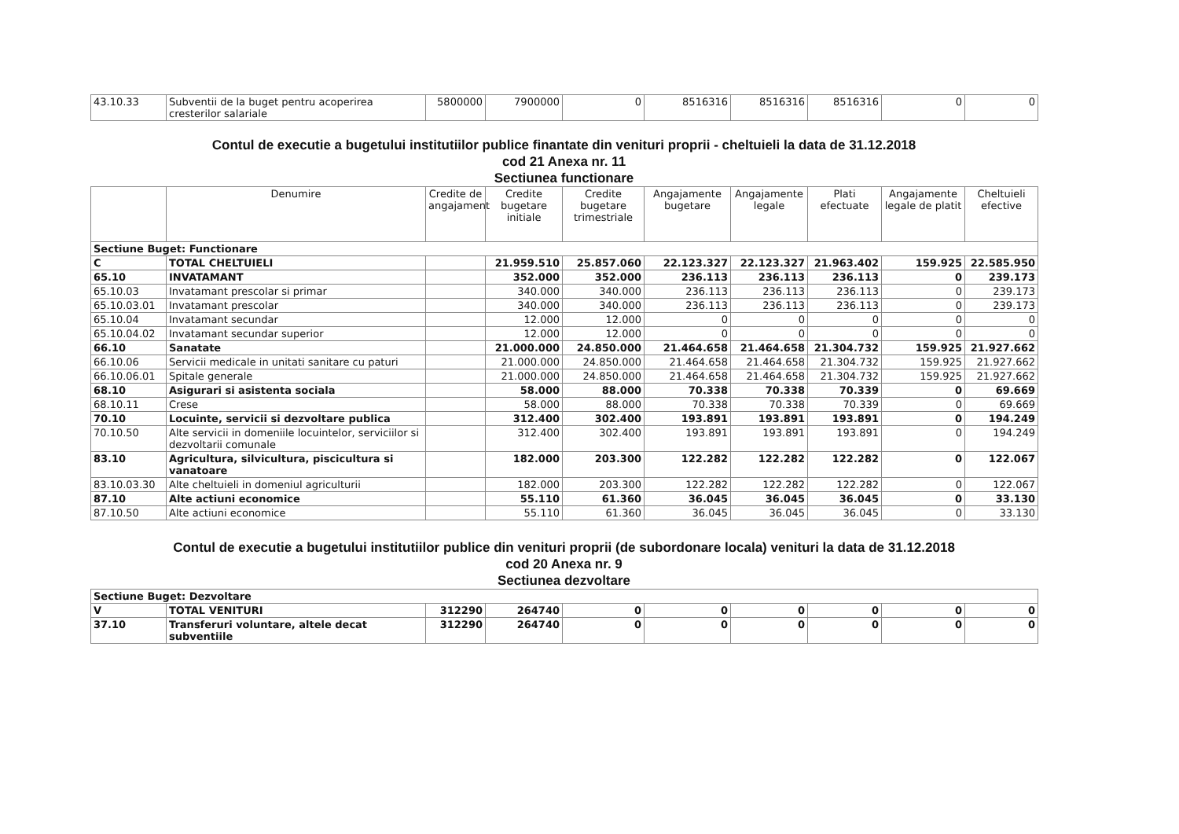| 43.10.33 | Subventii de la buget pentru acoperirea cresterilor salariale | 5800000 | 7900000 | 0 | 8516316 | 8516316 | 8516316 | 0 | 0 |
Contul de executie a bugetului institutiilor publice finantate din venituri proprii - cheltuieli la data de 31.12.2018
cod 21 Anexa nr. 11
Sectiunea functionare
| | Denumire | Credite de angajament | Credite bugetare initiale | Credite bugetare trimestriale | Angajamente bugetare | Angajamente legale | Plati efectuate | Angajamente legale de platit | Cheltuieli efective |
| --- | --- | --- | --- | --- | --- | --- | --- | --- | --- |
| Sectiune Buget: Functionare | | | | | | | | | |
| C | TOTAL CHELTUIELI | | 21.959.510 | 25.857.060 | 22.123.327 | 22.123.327 | 21.963.402 | 159.925 | 22.585.950 |
| 65.10 | INVATAMANT | | 352.000 | 352.000 | 236.113 | 236.113 | 236.113 | 0 | 239.173 |
| 65.10.03 | Invatamant prescolar si primar | | 340.000 | 340.000 | 236.113 | 236.113 | 236.113 | 0 | 239.173 |
| 65.10.03.01 | Invatamant prescolar | | 340.000 | 340.000 | 236.113 | 236.113 | 236.113 | 0 | 239.173 |
| 65.10.04 | Invatamant secundar | | 12.000 | 12.000 | 0 | 0 | 0 | 0 | 0 |
| 65.10.04.02 | Invatamant secundar superior | | 12.000 | 12.000 | 0 | 0 | 0 | 0 | 0 |
| 66.10 | Sanatate | | 21.000.000 | 24.850.000 | 21.464.658 | 21.464.658 | 21.304.732 | 159.925 | 21.927.662 |
| 66.10.06 | Servicii medicale in unitati sanitare cu paturi | | 21.000.000 | 24.850.000 | 21.464.658 | 21.464.658 | 21.304.732 | 159.925 | 21.927.662 |
| 66.10.06.01 | Spitale generale | | 21.000.000 | 24.850.000 | 21.464.658 | 21.464.658 | 21.304.732 | 159.925 | 21.927.662 |
| 68.10 | Asigurari si asistenta sociala | | 58.000 | 88.000 | 70.338 | 70.338 | 70.339 | 0 | 69.669 |
| 68.10.11 | Crese | | 58.000 | 88.000 | 70.338 | 70.338 | 70.339 | 0 | 69.669 |
| 70.10 | Locuinte, servicii si dezvoltare publica | | 312.400 | 302.400 | 193.891 | 193.891 | 193.891 | 0 | 194.249 |
| 70.10.50 | Alte servicii in domeniile locuintelor, serviciilor si dezvoltarii comunale | | 312.400 | 302.400 | 193.891 | 193.891 | 193.891 | 0 | 194.249 |
| 83.10 | Agricultura, silvicultura, piscicultura si vanatoare | | 182.000 | 203.300 | 122.282 | 122.282 | 122.282 | 0 | 122.067 |
| 83.10.03.30 | Alte cheltuieli in domeniul agriculturii | | 182.000 | 203.300 | 122.282 | 122.282 | 122.282 | 0 | 122.067 |
| 87.10 | Alte actiuni economice | | 55.110 | 61.360 | 36.045 | 36.045 | 36.045 | 0 | 33.130 |
| 87.10.50 | Alte actiuni economice | | 55.110 | 61.360 | 36.045 | 36.045 | 36.045 | 0 | 33.130 |
Contul de executie a bugetului institutiilor publice din venituri proprii (de subordonare locala) venituri la data de 31.12.2018
cod 20 Anexa nr. 9
Sectiunea dezvoltare
| Sectiune Buget: Dezvoltare | | | | | | | | | |
| V | TOTAL VENITURI | 312290 | 264740 | 0 | 0 | 0 | 0 | 0 | 0 |
| 37.10 | Transferuri voluntare, altele decat subventiile | 312290 | 264740 | 0 | 0 | 0 | 0 | 0 | 0 |